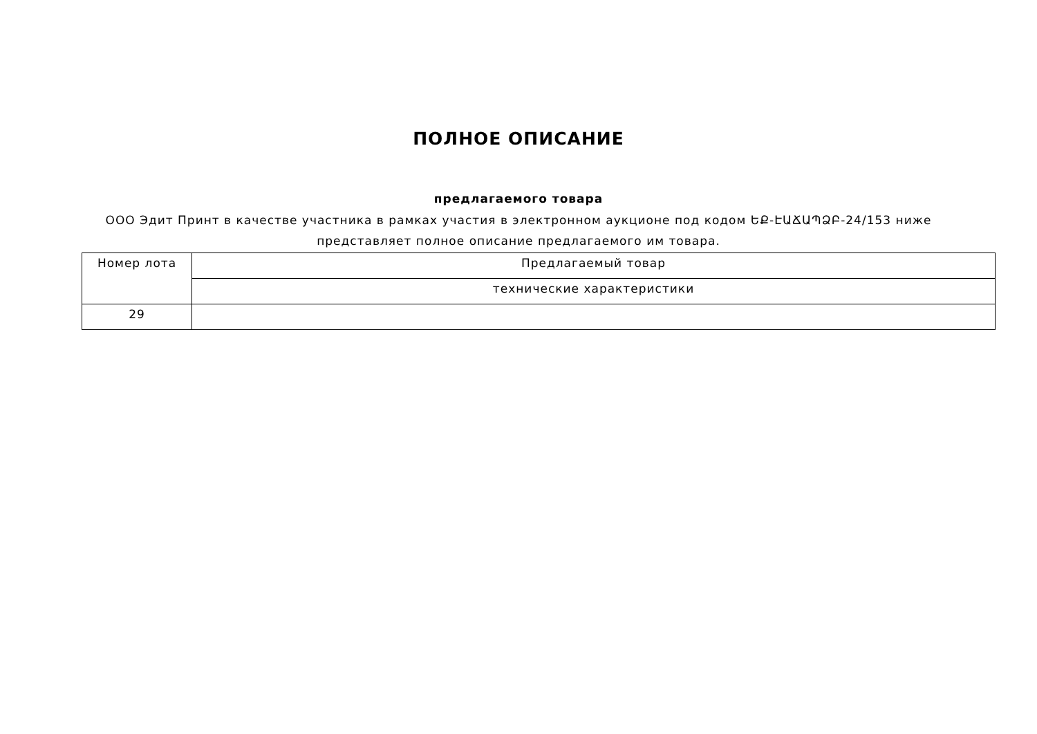ПОЛНОЕ ОПИСАНИЕ
предлагаемого товара
ООО Эдит Принт в качестве участника в рамках участия в электронном аукционе под кодом ԵՔ-ԷԱՃԱՊՁԲ-24/153 ниже
представляет полное описание предлагаемого им товара.
| Номер лота | Предлагаемый товар |
| --- | --- |
| | технические характеристики |
| 29 | |